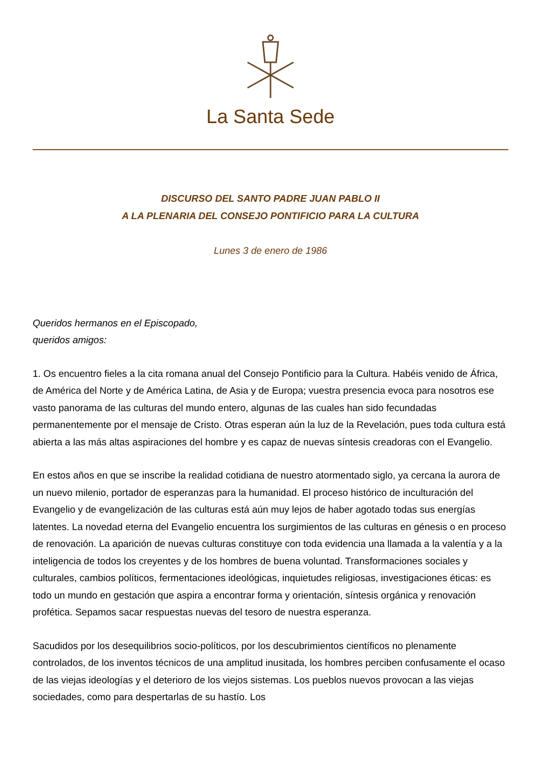La Santa Sede
DISCURSO DEL SANTO PADRE JUAN PABLO II
A LA PLENARIA DEL CONSEJO PONTIFICIO PARA LA CULTURA
Lunes 3 de enero de 1986
Queridos hermanos en el Episcopado,
queridos amigos:
1. Os encuentro fieles a la cita romana anual del Consejo Pontificio para la Cultura. Habéis venido de África, de América del Norte y de América Latina, de Asia y de Europa; vuestra presencia evoca para nosotros ese vasto panorama de las culturas del mundo entero, algunas de las cuales han sido fecundadas permanentemente por el mensaje de Cristo. Otras esperan aún la luz de la Revelación, pues toda cultura está abierta a las más altas aspiraciones del hombre y es capaz de nuevas síntesis creadoras con el Evangelio.
En estos años en que se inscribe la realidad cotidiana de nuestro atormentado siglo, ya cercana la aurora de un nuevo milenio, portador de esperanzas para la humanidad. El proceso histórico de inculturación del Evangelio y de evangelización de las culturas está aún muy lejos de haber agotado todas sus energías latentes. La novedad eterna del Evangelio encuentra los surgimientos de las culturas en génesis o en proceso de renovación. La aparición de nuevas culturas constituye con toda evidencia una llamada a la valentía y a la inteligencia de todos los creyentes y de los hombres de buena voluntad. Transformaciones sociales y culturales, cambios políticos, fermentaciones ideológicas, inquietudes religiosas, investigaciones éticas: es todo un mundo en gestación que aspira a encontrar forma y orientación, síntesis orgánica y renovación profética. Sepamos sacar respuestas nuevas del tesoro de nuestra esperanza.
Sacudidos por los desequilibrios socio-políticos, por los descubrimientos científicos no plenamente controlados, de los inventos técnicos de una amplitud inusitada, los hombres perciben confusamente el ocaso de las viejas ideologías y el deterioro de los viejos sistemas. Los pueblos nuevos provocan a las viejas sociedades, como para despertarlas de su hastío. Los